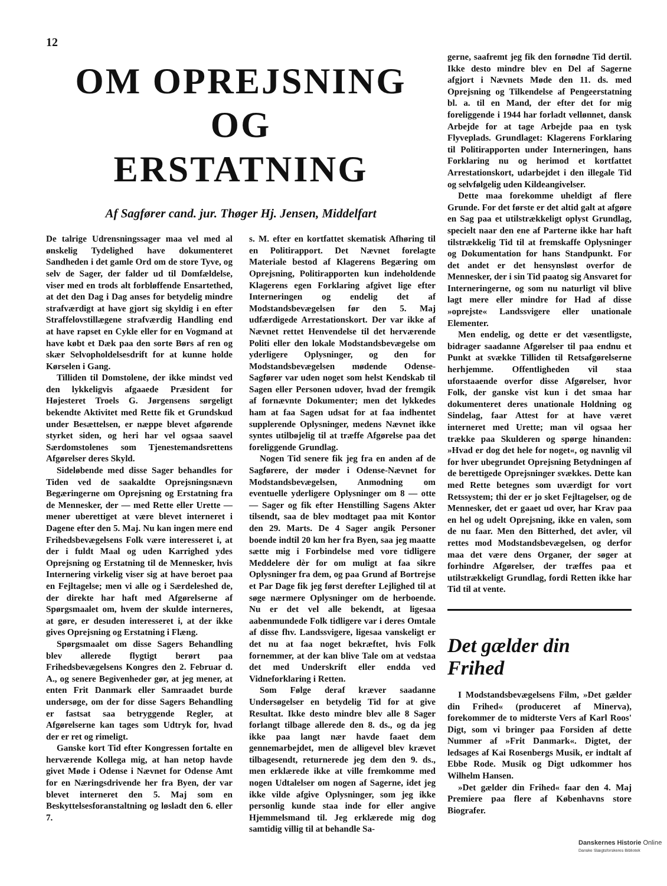12
OM OPREJSNING OG
ERSTATNING
Af Sagfører cand. jur. Thøger Hj. Jensen, Middelfart
De talrige Udrensningssager maa vel med al ønskelig Tydelighed have dokumenteret Sandheden i det gamle Ord om de store Tyve, og selv de Sager, der falder ud til Domfældelse, viser med en trods alt forbløffende Ensartethed, at det den Dag i Dag anses for betydelig mindre strafværdigt at have gjort sig skyldig i en efter Straffelovstillægene strafværdig Handling end at have rapset en Cykle eller for en Vogmand at have købt et Dæk paa den sorte Børs af ren og skær Selvopholdelsesdrift for at kunne holde Kørselen i Gang.
Tilliden til Domstolene, der ikke mindst ved den lykkeligvis afgaaede Præsident for Højesteret Troels G. Jørgensens sørgeligt bekendte Aktivitet med Rette fik et Grundskud under Besættelsen, er næppe blevet afgørende styrket siden, og heri har vel ogsaa saavel Særdomstolenes som Tjenestemandsrettens Afgørelser deres Skyld.
Sideløbende med disse Sager behandles for Tiden ved de saakaldte Oprejsningsnævn Begæringerne om Oprejsning og Erstatning fra de Mennesker, der — med Rette eller Urette — mener uberettiget at være blevet interneret i Dagene efter den 5. Maj. Nu kan ingen mere end Frihedsbevægelsens Folk være interesseret i, at der i fuldt Maal og uden Karrighed ydes Oprejsning og Erstatning til de Mennesker, hvis Internering virkelig viser sig at have beroet paa en Fejltagelse; men vi alle og i Særdeleshed de, der direkte har haft med Afgørelserne af Spørgsmaalet om, hvem der skulde interneres, at gøre, er desuden interesseret i, at der ikke gives Oprejsning og Erstatning i Flæng.
Spørgsmaalet om disse Sagers Behandling blev allerede flygtigt berørt paa Frihedsbevægelsens Kongres den 2. Februar d. A., og senere Begivenheder gør, at jeg mener, at enten Frit Danmark eller Samraadet burde undersøge, om der for disse Sagers Behandling er fastsat saa betryggende Regler, at Afgørelserne kan tages som Udtryk for, hvad der er ret og rimeligt.
Ganske kort Tid efter Kongressen fortalte en herværende Kollega mig, at han netop havde givet Møde i Odense i Nævnet for Odense Amt for en Næringsdrivende her fra Byen, der var blevet interneret den 5. Maj som en Beskyttelsesforanstaltning og løsladt den 6. eller 7.
s. M. efter en kortfattet skematisk Afhøring til en Politirapport. Det Nævnet forelagte Materiale bestod af Klagerens Begæring om Oprejsning, Politirapporten kun indeholdende Klagerens egen Forklaring afgivet lige efter Interneringen og endelig det af Modstandsbevægelsen før den 5. Maj udfærdigede Arrestationskort. Der var ikke af Nævnet rettet Henvendelse til det herværende Politi eller den lokale Modstandsbevægelse om yderligere Oplysninger, og den for Modstandsbevægelsen mødende Odense-Sagfører var uden noget som helst Kendskab til Sagen eller Personen udover, hvad der fremgik af fornævnte Dokumenter; men det lykkedes ham at faa Sagen udsat for at faa indhentet supplerende Oplysninger, medens Nævnet ikke syntes utilbøjelig til at træffe Afgørelse paa det foreliggende Grundlag.
Nogen Tid senere fik jeg fra en anden af de Sagførere, der møder i Odense-Nævnet for Modstandsbevægelsen, Anmodning om eventuelle yderligere Oplysninger om 8 — otte — Sager og fik efter Henstilling Sagens Akter tilsendt, saa de blev modtaget paa mit Kontor den 29. Marts. De 4 Sager angik Personer boende indtil 20 km her fra Byen, saa jeg maatte sætte mig i Forbindelse med vore tidligere Meddelere dèr for om muligt at faa sikre Oplysninger fra dem, og paa Grund af Bortrejse et Par Dage fik jeg først derefter Lejlighed til at søge nærmere Oplysninger om de herboende. Nu er det vel alle bekendt, at ligesaa aabenmundede Folk tidligere var i deres Omtale af disse fhv. Landssvigere, ligesaa vanskeligt er det nu at faa noget bekræftet, hvis Folk fornemmer, at der kan blive Tale om at vedstaa det med Underskrift eller endda ved Vidneforklaring i Retten.
Som Følge deraf kræver saadanne Undersøgelser en betydelig Tid for at give Resultat. Ikke desto mindre blev alle 8 Sager forlangt tilbage allerede den 8. ds., og da jeg ikke paa langt nær havde faaet dem gennemarbejdet, men de alligevel blev krævet tilbagesendt, returnerede jeg dem den 9. ds., men erklærede ikke at ville fremkomme med nogen Udtalelser om nogen af Sagerne, idet jeg ikke vilde afgive Oplysninger, som jeg ikke personlig kunde staa inde for eller angive Hjemmelsmand til. Jeg erklærede mig dog samtidig villig til at behandle Sa-
gerne, saafremt jeg fik den fornødne Tid dertil. Ikke desto mindre blev en Del af Sagerne afgjort i Nævnets Møde den 11. ds. med Oprejsning og Tilkendelse af Pengeerstatning bl. a. til en Mand, der efter det for mig foreliggende i 1944 har forladt vellønnet, dansk Arbejde for at tage Arbejde paa en tysk Flyveplads. Grundlaget: Klagerens Forklaring til Politirapporten under Interneringen, hans Forklaring nu og herimod et kortfattet Arrestationskort, udarbejdet i den illegale Tid og selvfølgelig uden Kildeangivelser.
Dette maa forekomme uheldigt af flere Grunde. For det første er det altid galt at afgøre en Sag paa et utilstrækkeligt oplyst Grundlag, specielt naar den ene af Parterne ikke har haft tilstrækkelig Tid til at fremskaffe Oplysninger og Dokumentation for hans Standpunkt. For det andet er det hensynsløst overfor de Mennesker, der i sin Tid paatog sig Ansvaret for Interneringerne, og som nu naturligt vil blive lagt mere eller mindre for Had af disse »oprejste« Landssvigere eller unationale Elementer.
Men endelig, og dette er det væsentligste, bidrager saadanne Afgørelser til paa endnu et Punkt at svække Tilliden til Retsafgørelserne herhjemme. Offentligheden vil staa uforstaaende overfor disse Afgørelser, hvor Folk, der ganske vist kun i det smaa har dokumenteret deres unationale Holdning og Sindelag, faar Attest for at have været interneret med Urette; man vil ogsaa her trække paa Skulderen og spørge hinanden: »Hvad er dog det hele for noget«, og navnlig vil for hver ubegrundet Oprejsning Betydningen af de berettigede Oprejsninger svækkes. Dette kan med Rette betegnes som uværdigt for vort Retssystem; thi der er jo sket Fejltagelser, og de Mennesker, det er gaaet ud over, har Krav paa en hel og udelt Oprejsning, ikke en valen, som de nu faar. Men den Bitterhed, det avler, vil rettes mod Modstandsbevægelsen, og derfor maa det være dens Organer, der søger at forhindre Afgørelser, der træffes paa et utilstrækkeligt Grundlag, fordi Retten ikke har Tid til at vente.
Det gælder din Frihed
I Modstandsbevægelsens Film, »Det gælder din Frihed« (produceret af Minerva), forekommer de to midterste Vers af Karl Roos' Digt, som vi bringer paa Forsiden af dette Nummer af »Frit Danmark«. Digtet, der ledsages af Kai Rosenbergs Musik, er indtalt af Ebbe Rode. Musik og Digt udkommer hos Wilhelm Hansen.
»Det gælder din Frihed« faar den 4. Maj Premiere paa flere af Københavns store Biografer.
Danskernes Historie Online
Danske Slægtsforskeres Bibliotek